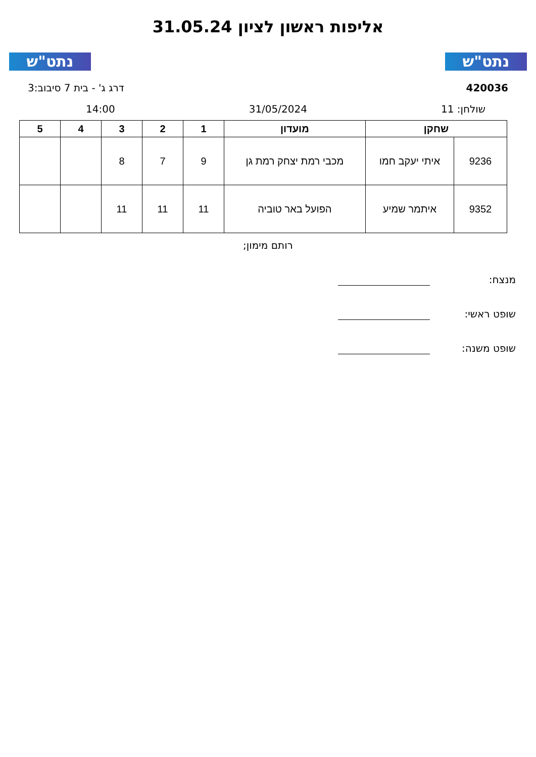נתט"ש נתט"ש
אליפות ראשון לציון 31.05.24
420036 דרג ג' - בית 7 סיבוב:3
שולחן: 11 31/05/2024 14:00
| שחקן | | מועדון | 1 | 2 | 3 | 4 | 5 |
| --- | --- | --- | --- | --- | --- | --- | --- |
| 9236 | איתי יעקב חמו | מכבי רמת יצחק רמת גן | 9 | 7 | 8 | | |
| 9352 | איתמר שמיע | הפועל באר טוביה | 11 | 11 | 11 | | |
רותם מימון;
מנצח:
שופט ראשי:
שופט משנה: